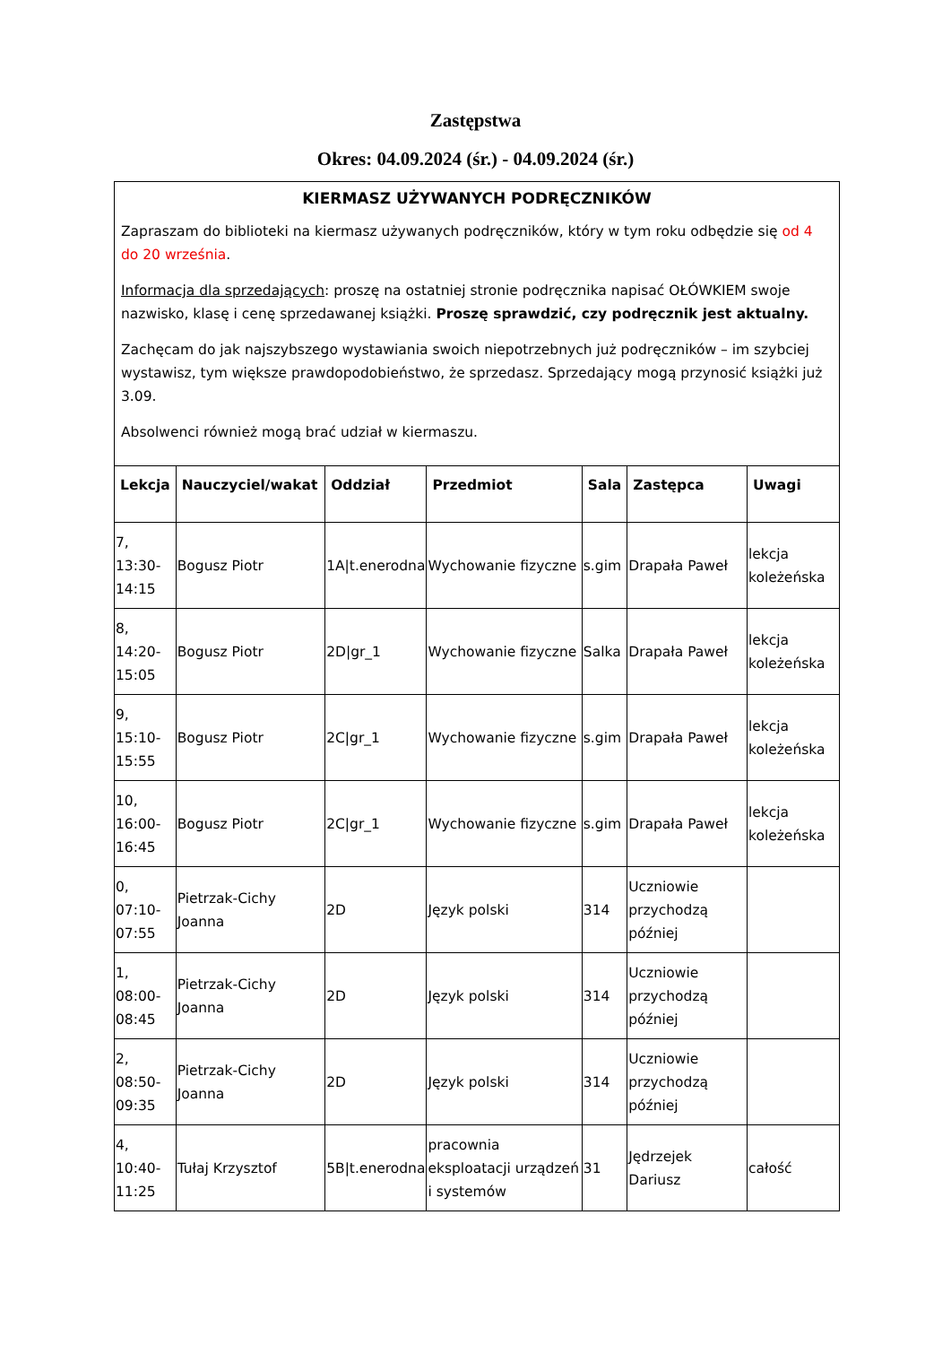Zastępstwa
Okres: 04.09.2024 (śr.) - 04.09.2024 (śr.)
KIERMASZ UŻYWANYCH PODRĘCZNIKÓW
Zapraszam do biblioteki na kiermasz używanych podręczników, który w tym roku odbędzie się od 4 do 20 września.
Informacja dla sprzedających: proszę na ostatniej stronie podręcznika napisać OŁÓWKIEM swoje nazwisko, klasę i cenę sprzedawanej książki. Proszę sprawdzić, czy podręcznik jest aktualny.
Zachęcam do jak najszybszego wystawiania swoich niepotrzebnych już podręczników – im szybciej wystawisz, tym większe prawdopodobieństwo, że sprzedasz. Sprzedający mogą przynosić książki już 3.09.
Absolwenci również mogą brać udział w kiermaszu.
| Lekcja | Nauczyciel/wakat | Oddział | Przedmiot | Sala | Zastępca | Uwagi |
| --- | --- | --- | --- | --- | --- | --- |
| 7, 13:30- 14:15 | Bogusz Piotr | 1A/t.enerodna | Wychowanie fizyczne | s.gim | Drapała Paweł | lekcja koleżeńska |
| 8, 14:20- 15:05 | Bogusz Piotr | 2D/gr_1 | Wychowanie fizyczne | Salka | Drapała Paweł | lekcja koleżeńska |
| 9, 15:10- 15:55 | Bogusz Piotr | 2C/gr_1 | Wychowanie fizyczne | s.gim | Drapała Paweł | lekcja koleżeńska |
| 10, 16:00- 16:45 | Bogusz Piotr | 2C/gr_1 | Wychowanie fizyczne | s.gim | Drapała Paweł | lekcja koleżeńska |
| 0, 07:10- 07:55 | Pietrzak-Cichy Joanna | 2D | Język polski | 314 | Uczniowie przychodzą później | |
| 1, 08:00- 08:45 | Pietrzak-Cichy Joanna | 2D | Język polski | 314 | Uczniowie przychodzą później | |
| 2, 08:50- 09:35 | Pietrzak-Cichy Joanna | 2D | Język polski | 314 | Uczniowie przychodzą później | |
| 4, 10:40- 11:25 | Tułaj Krzysztof | 5B/t.enerodna | pracownia eksploatacji urządzeń i systemów | 31 | Jędrzejek Dariusz | całość |